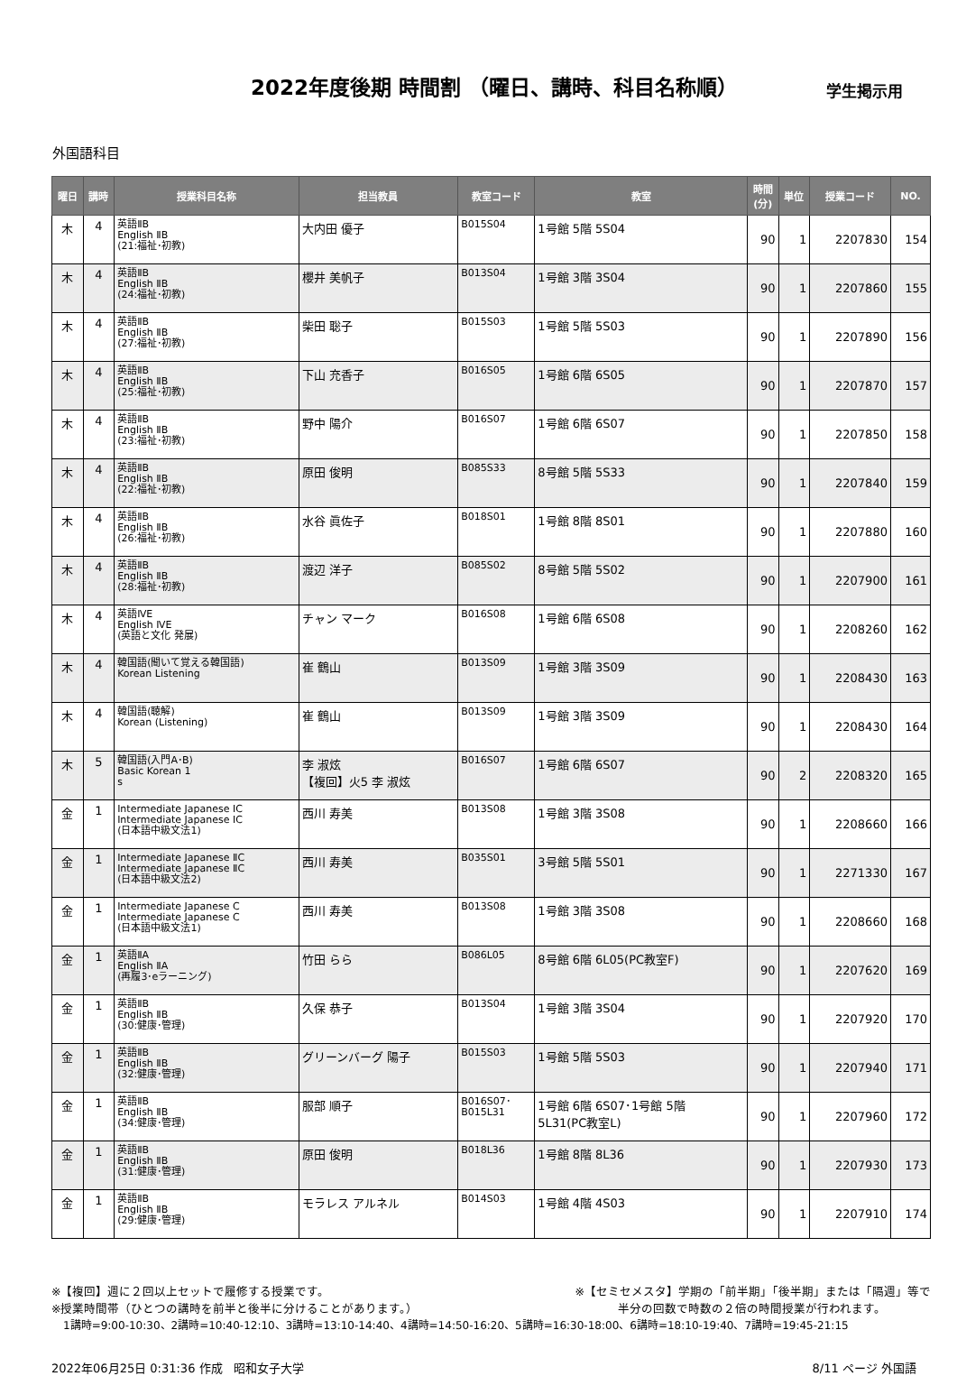2022年度後期 時間割 （曜日、講時、科目名称順）
学生掲示用
外国語科目
| 曜日 | 講時 | 授業科目名称 | 担当教員 | 教室コード | 教室 | 時間 (分) | 単位 | 授業コード | NO. |
| --- | --- | --- | --- | --- | --- | --- | --- | --- | --- |
| 木 | 4 | 英語ⅡB English ⅡB (21:福祉･初教) | 大内田 優子 | B015S04 | 1号館 5階 5S04 | 90 | 1 | 2207830 | 154 |
| 木 | 4 | 英語ⅡB English ⅡB (24:福祉･初教) | 櫻井 美帆子 | B013S04 | 1号館 3階 3S04 | 90 | 1 | 2207860 | 155 |
| 木 | 4 | 英語ⅡB English ⅡB (27:福祉･初教) | 柴田 聡子 | B015S03 | 1号館 5階 5S03 | 90 | 1 | 2207890 | 156 |
| 木 | 4 | 英語ⅡB English ⅡB (25:福祉･初教) | 下山 充香子 | B016S05 | 1号館 6階 6S05 | 90 | 1 | 2207870 | 157 |
| 木 | 4 | 英語ⅡB English ⅡB (23:福祉･初教) | 野中 陽介 | B016S07 | 1号館 6階 6S07 | 90 | 1 | 2207850 | 158 |
| 木 | 4 | 英語ⅡB English ⅡB (22:福祉･初教) | 原田 俊明 | B085S33 | 8号館 5階 5S33 | 90 | 1 | 2207840 | 159 |
| 木 | 4 | 英語ⅡB English ⅡB (26:福祉･初教) | 水谷 眞佐子 | B018S01 | 1号館 8階 8S01 | 90 | 1 | 2207880 | 160 |
| 木 | 4 | 英語ⅡB English ⅡB (28:福祉･初教) | 渡辺 洋子 | B085S02 | 8号館 5階 5S02 | 90 | 1 | 2207900 | 161 |
| 木 | 4 | 英語ⅣE English ⅣE (英語と文化 発展) | チャン マーク | B016S08 | 1号館 6階 6S08 | 90 | 1 | 2208260 | 162 |
| 木 | 4 | 韓国語(聞いて覚える韓国語) Korean Listening | 崔 鶴山 | B013S09 | 1号館 3階 3S09 | 90 | 1 | 2208430 | 163 |
| 木 | 4 | 韓国語(聴解) Korean (Listening) | 崔 鶴山 | B013S09 | 1号館 3階 3S09 | 90 | 1 | 2208430 | 164 |
| 木 | 5 | 韓国語(入門A･B) Basic Korean 1 s | 李 淑炫 【複回】火5 李 淑炫 | B016S07 | 1号館 6階 6S07 | 90 | 2 | 2208320 | 165 |
| 金 | 1 | Intermediate Japanese ⅠC Intermediate Japanese ⅠC (日本語中級文法1) | 西川 寿美 | B013S08 | 1号館 3階 3S08 | 90 | 1 | 2208660 | 166 |
| 金 | 1 | Intermediate Japanese ⅡC Intermediate Japanese ⅡC (日本語中級文法2) | 西川 寿美 | B035S01 | 3号館 5階 5S01 | 90 | 1 | 2271330 | 167 |
| 金 | 1 | Intermediate Japanese C Intermediate Japanese C (日本語中級文法1) | 西川 寿美 | B013S08 | 1号館 3階 3S08 | 90 | 1 | 2208660 | 168 |
| 金 | 1 | 英語ⅡA English ⅡA (再履3･eラーニング) | 竹田 らら | B086L05 | 8号館 6階 6L05(PC教室F) | 90 | 1 | 2207620 | 169 |
| 金 | 1 | 英語ⅡB English ⅡB (30:健康･管理) | 久保 恭子 | B013S04 | 1号館 3階 3S04 | 90 | 1 | 2207920 | 170 |
| 金 | 1 | 英語ⅡB English ⅡB (32:健康･管理) | グリーンバーグ 陽子 | B015S03 | 1号館 5階 5S03 | 90 | 1 | 2207940 | 171 |
| 金 | 1 | 英語ⅡB English ⅡB (34:健康･管理) | 服部 順子 | B016S07･ B015L31 | 1号館 6階 6S07･1号館 5階 5L31(PC教室L) | 90 | 1 | 2207960 | 172 |
| 金 | 1 | 英語ⅡB English ⅡB (31:健康･管理) | 原田 俊明 | B018L36 | 1号館 8階 8L36 | 90 | 1 | 2207930 | 173 |
| 金 | 1 | 英語ⅡB English ⅡB (29:健康･管理) | モラレス アルネル | B014S03 | 1号館 4階 4S03 | 90 | 1 | 2207910 | 174 |
※【複回】週に２回以上セットで履修する授業です。
※授業時間帯（ひとつの講時を前半と後半に分けることがあります。）
※【セミセメスタ】学期の「前半期」「後半期」または「隔週」等で
半分の回数で時数の２倍の時間授業が行われます。
1講時=9:00-10:30、2講時=10:40-12:10、3講時=13:10-14:40、4講時=14:50-16:20、5講時=16:30-18:00、6講時=18:10-19:40、7講時=19:45-21:15
2022年06月25日 0:31:36 作成 昭和女子大学
8/11 ページ 外国語